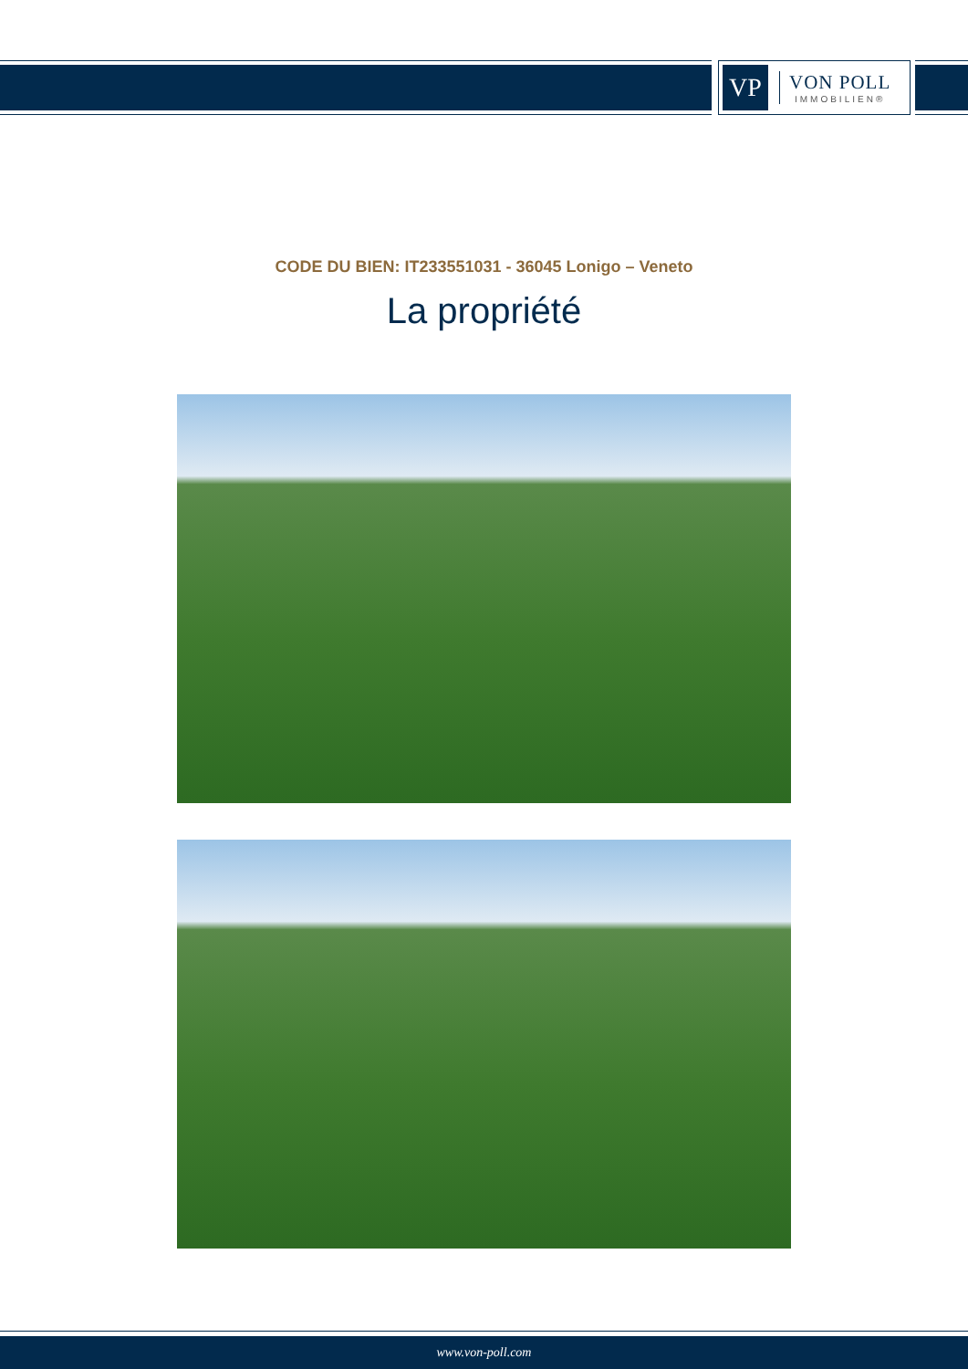VP
VON POLL
IMMOBILIEN®
CODE DU BIEN: IT233551031 - 36045 Lonigo – Veneto
La propriété
www.von-poll.com